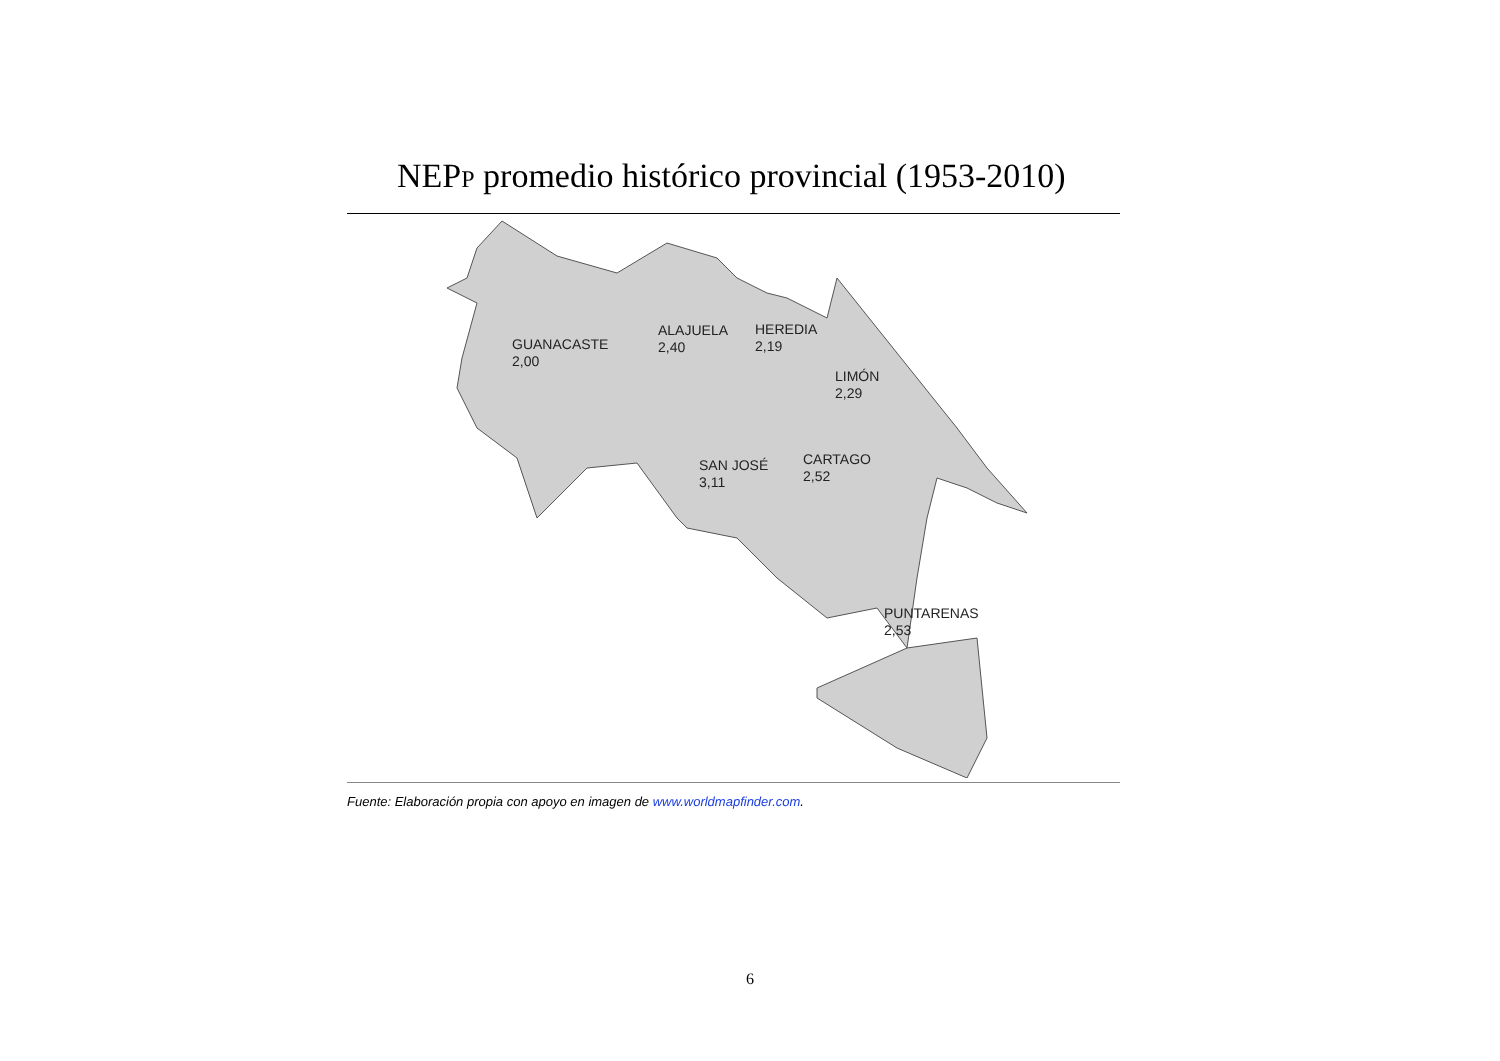NEPP promedio histórico provincial (1953-2010)
GUANACASTE
2,00
ALAJUELA
2,40
HEREDIA
2,19
LIMÓN
2,29
SAN JOSÉ
3,11
CARTAGO
2,52
PUNTARENAS
2,53
Fuente: Elaboración propia con apoyo en imagen de www.worldmapfinder.com.
6